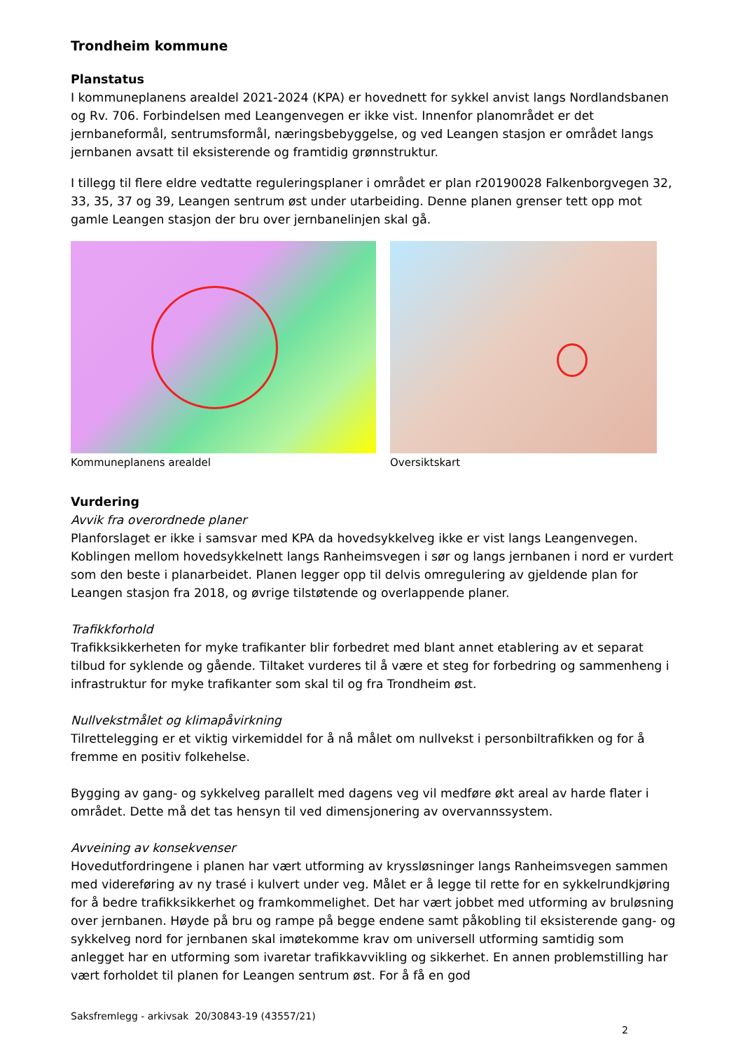Trondheim kommune
Planstatus
I kommuneplanens arealdel 2021-2024 (KPA) er hovednett for sykkel anvist langs Nordlandsbanen og Rv. 706. Forbindelsen med Leangenvegen er ikke vist. Innenfor planområdet er det jernbaneformål, sentrumsformål, næringsbebyggelse, og ved Leangen stasjon er området langs jernbanen avsatt til eksisterende og framtidig grønnstruktur.
I tillegg til flere eldre vedtatte reguleringsplaner i området er plan r20190028 Falkenborgvegen 32, 33, 35, 37 og 39, Leangen sentrum øst under utarbeiding. Denne planen grenser tett opp mot gamle Leangen stasjon der bru over jernbanelinjen skal gå.
Kommuneplanens arealdel Oversiktskart
Vurdering
Avvik fra overordnede planer
Planforslaget er ikke i samsvar med KPA da hovedsykkelveg ikke er vist langs Leangenvegen. Koblingen mellom hovedsykkelnett langs Ranheimsvegen i sør og langs jernbanen i nord er vurdert som den beste i planarbeidet. Planen legger opp til delvis omregulering av gjeldende plan for Leangen stasjon fra 2018, og øvrige tilstøtende og overlappende planer.
Trafikkforhold
Trafikksikkerheten for myke trafikanter blir forbedret med blant annet etablering av et separat tilbud for syklende og gående. Tiltaket vurderes til å være et steg for forbedring og sammenheng i infrastruktur for myke trafikanter som skal til og fra Trondheim øst.
Nullvekstmålet og klimapåvirkning
Tilrettelegging er et viktig virkemiddel for å nå målet om nullvekst i personbiltrafikken og for å fremme en positiv folkehelse.
Bygging av gang- og sykkelveg parallelt med dagens veg vil medføre økt areal av harde flater i området. Dette må det tas hensyn til ved dimensjonering av overvannssystem.
Avveining av konsekvenser
Hovedutfordringene i planen har vært utforming av kryssløsninger langs Ranheimsvegen sammen med videreføring av ny trasé i kulvert under veg. Målet er å legge til rette for en sykkelrundkjøring for å bedre trafikksikkerhet og framkommelighet. Det har vært jobbet med utforming av bruløsning over jernbanen. Høyde på bru og rampe på begge endene samt påkobling til eksisterende gang- og sykkelveg nord for jernbanen skal imøtekomme krav om universell utforming samtidig som anlegget har en utforming som ivaretar trafikkavvikling og sikkerhet. En annen problemstilling har vært forholdet til planen for Leangen sentrum øst. For å få en god
Saksfremlegg - arkivsak 20/30843-19 (43557/21)
2